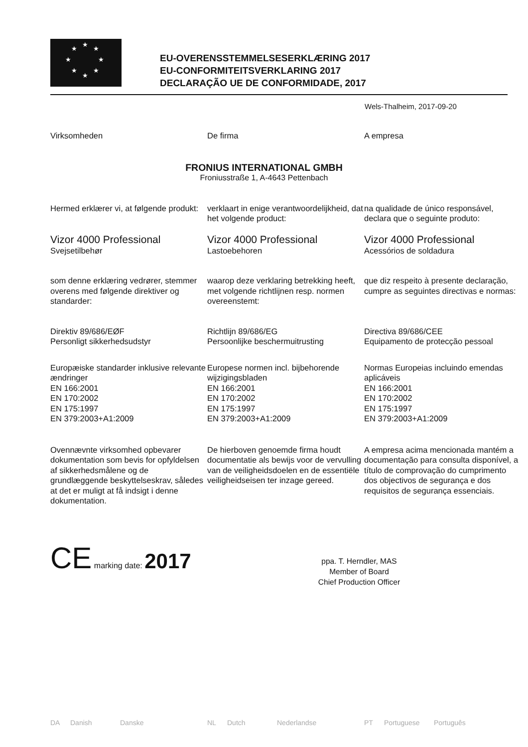★
★
★
★
★
★
★
★
EU-OVERENSSTEMMELSESERKLÆRING 2017
EU-CONFORMITEITSVERKLARING 2017
DECLARAÇÃO UE DE CONFORMIDADE, 2017
Wels-Thalheim, 2017-09-20
Virksomheden De firma A empresa
FRONIUS INTERNATIONAL GMBH
Froniusstraße 1, A-4643 Pettenbach
Hermed erklærer vi, at følgende produkt:
verklaart in enige verantwoordelijkheid, dat het volgende product:
na qualidade de único responsável, declara que o seguinte produto:
Vizor 4000 Professional
Svejsetilbehør
Vizor 4000 Professional
Lastoebehoren
Vizor 4000 Professional
Acessórios de soldadura
som denne erklæring vedrører, stemmer overens med følgende direktiver og standarder:
waarop deze verklaring betrekking heeft, met volgende richtlijnen resp. normen overeenstemt:
que diz respeito à presente declaração, cumpre as seguintes directivas e normas:
Direktiv 89/686/EØF
Personligt sikkerhedsudstyr
Richtlijn 89/686/EG
Persoonlijke beschermuitrusting
Directiva 89/686/CEE
Equipamento de protecção pessoal
Europæiske standarder inklusive relevante ændringer
EN 166:2001
EN 170:2002
EN 175:1997
EN 379:2003+A1:2009
Europese normen incl. bijbehorende wijzigingsbladen
EN 166:2001
EN 170:2002
EN 175:1997
EN 379:2003+A1:2009
Normas Europeias incluindo emendas aplicáveis
EN 166:2001
EN 170:2002
EN 175:1997
EN 379:2003+A1:2009
Ovennævnte virksomhed opbevarer dokumentation som bevis for opfyldelsen af sikkerhedsmålene og de grundlæggende beskyttelseskrav, således at det er muligt at få indsigt i denne dokumentation.
De hierboven genoemde firma houdt documentatie als bewijs voor de vervulling van de veiligheidsdoelen en de essentiële veiligheidseisen ter inzage gereed.
A empresa acima mencionada mantém a documentação para consulta disponível, a título de comprovação do cumprimento dos objectivos de segurança e dos requisitos de segurança essenciais.
CE marking date: 2017
ppa. T. Herndler, MAS
Member of Board
Chief Production Officer
DA Danish Danske NL Dutch Nederlandse PT Portuguese Português